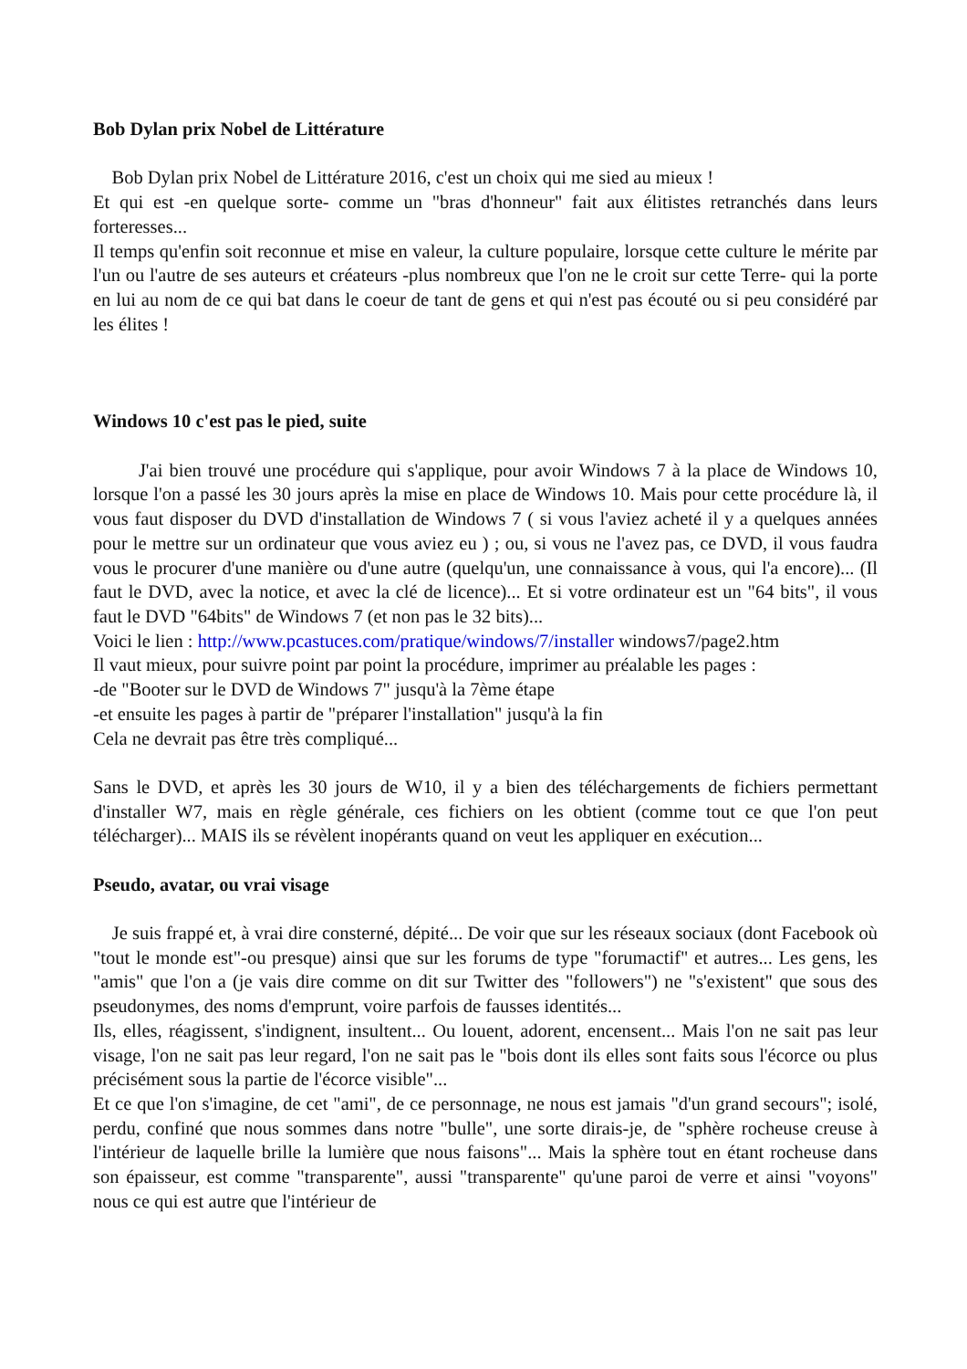Bob Dylan prix Nobel de Littérature
Bob Dylan prix Nobel de Littérature 2016, c'est un choix qui me sied au mieux !
Et qui est -en quelque sorte- comme un "bras d'honneur" fait aux élitistes retranchés dans leurs forteresses...
Il temps qu'enfin soit reconnue et mise en valeur, la culture populaire, lorsque cette culture le mérite par l'un ou l'autre de ses auteurs et créateurs -plus nombreux que l'on ne le croit sur cette Terre- qui la porte en lui au nom de ce qui bat dans le coeur de tant de gens et qui n'est pas écouté ou si peu considéré par les élites !
Windows 10 c'est pas le pied, suite
J'ai bien trouvé une procédure qui s'applique, pour avoir Windows 7 à la place de Windows 10, lorsque l'on a passé les 30 jours après la mise en place de Windows 10. Mais pour cette procédure là, il vous faut disposer du DVD d'installation de Windows 7 ( si vous l'aviez acheté il y a quelques années pour le mettre sur un ordinateur que vous aviez eu ) ; ou, si vous ne l'avez pas, ce DVD, il vous faudra vous le procurer d'une manière ou d'une autre (quelqu'un, une connaissance à vous, qui l'a encore)... (Il faut le DVD, avec la notice, et avec la clé de licence)... Et si votre ordinateur est un "64 bits", il vous faut le DVD "64bits" de Windows 7 (et non pas le 32 bits)...
Voici le lien : http://www.pcastuces.com/pratique/windows/7/installer windows7/page2.htm
Il vaut mieux, pour suivre point par point la procédure, imprimer au préalable les pages :
-de "Booter sur le DVD de Windows 7" jusqu'à la 7ème étape
-et ensuite les pages à partir de "préparer l'installation" jusqu'à la fin
Cela ne devrait pas être très compliqué...
Sans le DVD, et après les 30 jours de W10, il y a bien des téléchargements de fichiers permettant d'installer W7, mais en règle générale, ces fichiers on les obtient (comme tout ce que l'on peut télécharger)... MAIS ils se révèlent inopérants quand on veut les appliquer en exécution...
Pseudo, avatar, ou vrai visage
Je suis frappé et, à vrai dire consterné, dépité... De voir que sur les réseaux sociaux (dont Facebook où "tout le monde est"-ou presque) ainsi que sur les forums de type "forumactif" et autres... Les gens, les "amis" que l'on a (je vais dire comme on dit sur Twitter des "followers") ne "s'existent" que sous des pseudonymes, des noms d'emprunt, voire parfois de fausses identités...
Ils, elles, réagissent, s'indignent, insultent... Ou louent, adorent, encensent... Mais l'on ne sait pas leur visage, l'on ne sait pas leur regard, l'on ne sait pas le "bois dont ils elles sont faits sous l'écorce ou plus précisément sous la partie de l'écorce visible"...
Et ce que l'on s'imagine, de cet "ami", de ce personnage, ne nous est jamais "d'un grand secours"; isolé, perdu, confiné que nous sommes dans notre "bulle", une sorte dirais-je, de "sphère rocheuse creuse à l'intérieur de laquelle brille la lumière que nous faisons"... Mais la sphère tout en étant rocheuse dans son épaisseur, est comme "transparente", aussi "transparente" qu'une paroi de verre et ainsi "voyons" nous ce qui est autre que l'intérieur de